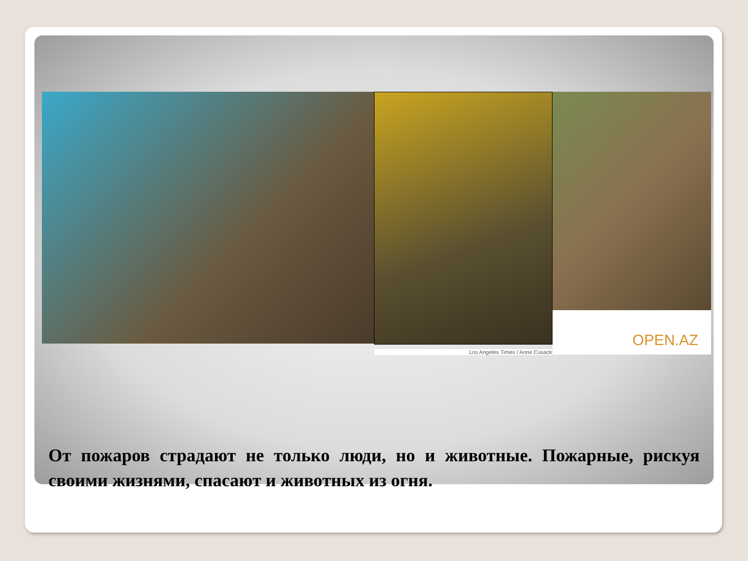Los Angeles Times / Anne Cusack
OPEN.AZ
От пожаров страдают не только люди, но и животные. Пожарные, рискуя своими жизнями, спасают и животных из огня.